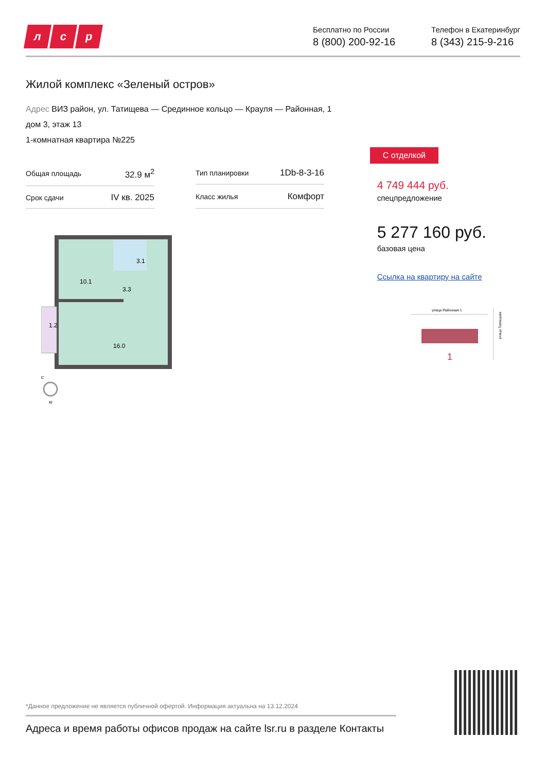лс р
Бесплатно по России
8 (800) 200-92-16
Телефон в Екатеринбург
8 (343) 215-9-216
Жилой комплекс «Зеленый остров»
Адрес ВИЗ район, ул. Татищева — Срединное кольцо — Крауля — Районная, 1
дом 3, этаж 13
1-комнатная квартира №225
| Общая площадь | 32.9 м<sup>2</sup> |
| Срок сдачи | IV кв. 2025 |
| Тип планировки | 1Db-8-3-16 |
| Класс жилья | Комфорт |
10.1
3.1
3.3
1.2
16.0
с
ю
С отделкой
4 749 444 руб.
спецпредложение
5 277 160 руб.
базовая цена
Ссылка на квартиру на сайте
улица Районная 1
улица Татищева
1
*Данное предложение не является публичной офертой. Информация актуальна на 13.12.2024
Адреса и время работы офисов продаж на сайте lsr.ru в разделе Контакты